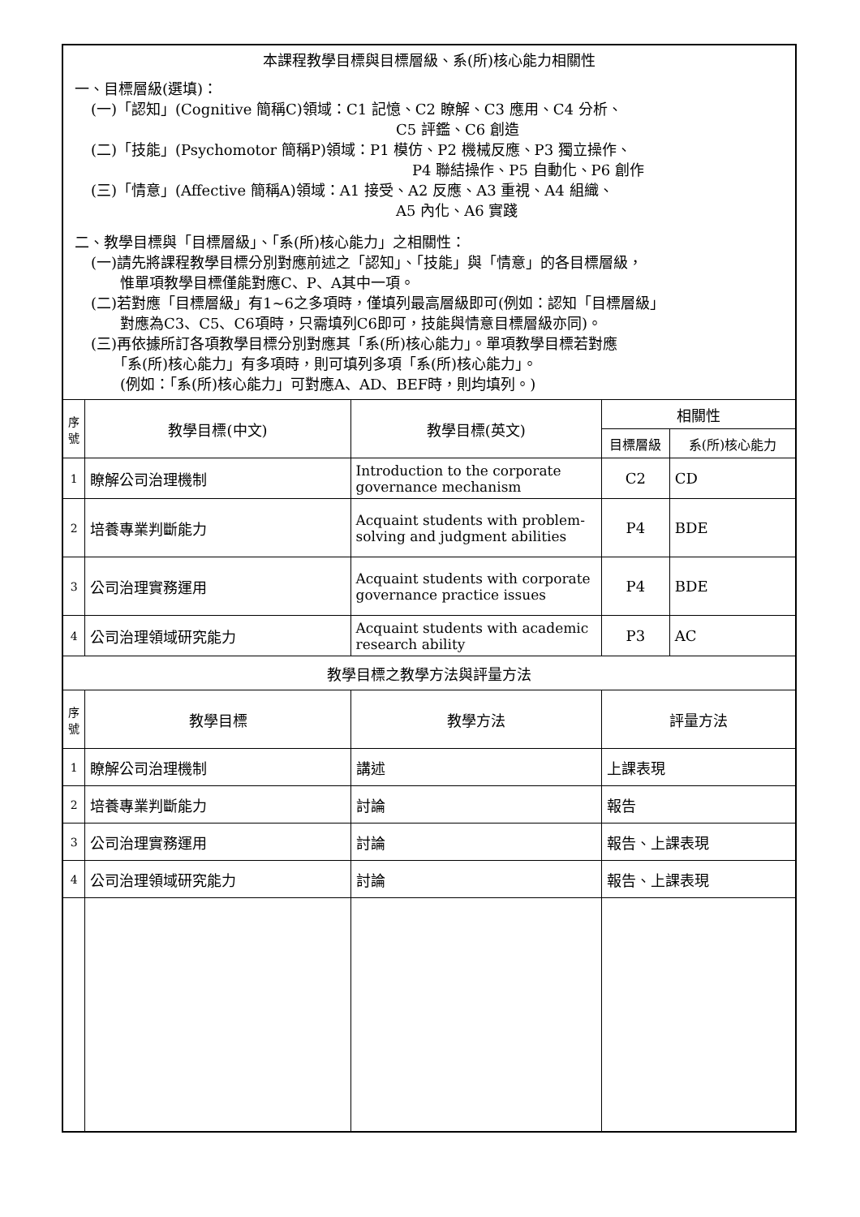| 本課程教學目標與目標層級、系(所)核心能力相關性 一、目標層級(選填)： (一)「認知」(Cognitive 簡稱C)領域：C1 記憶、C2 瞭解、C3 應用、C4 分析、 C5 評鑑、C6 創造 (二)「技能」(Psychomotor 簡稱P)領域：P1 模仿、P2 機械反應、P3 獨立操作、 P4 聯結操作、P5 自動化、P6 創作 (三)「情意」(Affective 簡稱A)領域：A1 接受、A2 反應、A3 重視、A4 組織、 A5 內化、A6 實踐 二、教學目標與「目標層級」、「系(所)核心能力」之相關性： (一)請先將課程教學目標分別對應前述之「認知」、「技能」與「情意」的各目標層級， 惟單項教學目標僅能對應C、P、A其中一項。 (二)若對應「目標層級」有1~6之多項時，僅填列最高層級即可(例如：認知「目標層級」 對應為C3、C5、C6項時，只需填列C6即可，技能與情意目標層級亦同)。 (三)再依據所訂各項教學目標分別對應其「系(所)核心能力」。單項教學目標若對應 「系(所)核心能力」有多項時，則可填列多項「系(所)核心能力」。 (例如：「系(所)核心能力」可對應A、AD、BEF時，則均填列。) | | | | |
| 序 號 | 教學目標(中文) | 教學目標(英文) | 相關性 | |
| | | | 目標層級 | 系(所)核心能力 |
| 1 | 瞭解公司治理機制 | Introduction to the corporate governance mechanism | C2 | CD |
| 2 | 培養專業判斷能力 | Acquaint students with problem-solving and judgment abilities | P4 | BDE |
| 3 | 公司治理實務運用 | Acquaint students with corporate governance practice issues | P4 | BDE |
| 4 | 公司治理領域研究能力 | Acquaint students with academic research ability | P3 | AC |
| 教學目標之教學方法與評量方法 | | | | |
| 序 號 | 教學目標 | 教學方法 | 評量方法 | |
| 1 | 瞭解公司治理機制 | 講述 | 上課表現 | |
| 2 | 培養專業判斷能力 | 討論 | 報告 | |
| 3 | 公司治理實務運用 | 討論 | 報告、上課表現 | |
| 4 | 公司治理領域研究能力 | 討論 | 報告、上課表現 | |